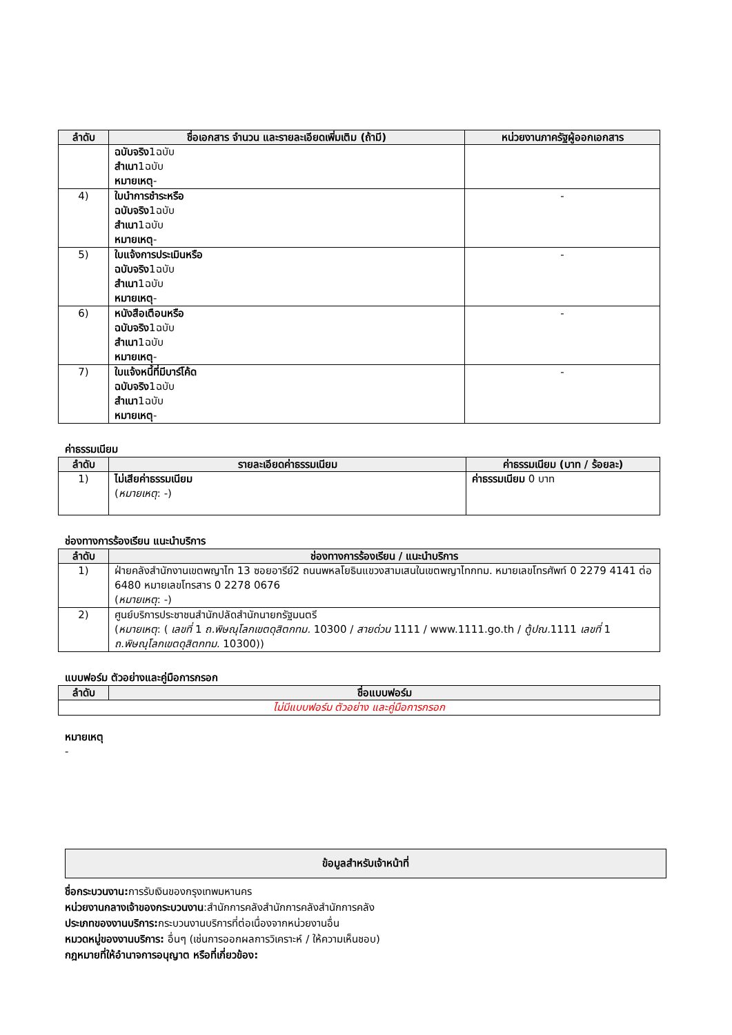| ลำดับ | ชื่อเอกสาร จำนวน และรายละเอียดเพิ่มเติม (ถ้ามี) | หน่วยงานภาครัฐผู้ออกเอกสาร |
| --- | --- | --- |
| | ฉบับจริง 1ฉบับ สำเนา 1ฉบับ หมายเหตุ - | |
| 4) | ใบนำการชำระหรือ ฉบับจริง 1ฉบับ สำเนา 1ฉบับ หมายเหตุ - | - |
| 5) | ใบแจ้งการประเมินหรือ ฉบับจริง 1ฉบับ สำเนา 1ฉบับ หมายเหตุ - | - |
| 6) | หนังสือเตือนหรือ ฉบับจริง 1ฉบับ สำเนา 1ฉบับ หมายเหตุ - | - |
| 7) | ใบแจ้งหนี้ที่มีบาร์โค้ด ฉบับจริง 1ฉบับ สำเนา 1ฉบับ หมายเหตุ - | - |
ค่าธรรมเนียม
| ลำดับ | รายละเอียดค่าธรรมเนียม | ค่าธรรมเนียม (บาท / ร้อยละ) |
| --- | --- | --- |
| 1) | ไม่เสียค่าธรรมเนียม ( หมายเหตุ : -) | ค่าธรรมเนียม 0 บาท |
ช่องทางการร้องเรียน แนะนำบริการ
| ลำดับ | ช่องทางการร้องเรียน / แนะนำบริการ |
| --- | --- |
| 1) | ฝ่ายคลังสำนักงานเขตพญาไท 13 ซอยอารีย์2 ถนนพหลโยธินแขวงสามเสนในเขตพญาไทกทม. หมายเลขโทรศัพท์ 0 2279 4141 ต่อ 6480 หมายเลขโทรสาร 0 2278 0676 ( หมายเหตุ : -) |
| 2) | ศูนย์บริการประชาชนสำนักปลัดสำนักนายกรัฐมนตรี ( หมายเหตุ : ( เลขที่ 1 ถ.พิษณุโลกเขตดุสิตกทม. 10300 / สายด่วน 1111 / www.1111.go.th / ตู้ปณ. 1111 เลขที่ 1 ถ.พิษณุโลกเขตดุสิตกทม. 10300)) |
แบบฟอร์ม ตัวอย่างและคู่มือการกรอก
| ลำดับ | ชื่อแบบฟอร์ม |
| --- | --- |
| ไม่มีแบบฟอร์ม ตัวอย่าง และคู่มือการกรอก | |
หมายเหตุ
-
ข้อมูลสำหรับเจ้าหน้าที่
ชื่อกระบวนงาน: การรับเงินของกรุงเทพมหานคร
หน่วยงานกลางเจ้าของกระบวนงาน:สำนักการคลังสำนักการคลังสำนักการคลัง
ประเภทของงานบริการ: กระบวนงานบริการที่ต่อเนื่องจากหน่วยงานอื่น
หมวดหมู่ของงานบริการ: อื่นๆ (เช่นการออกผลการวิเคราะห์ / ให้ความเห็นชอบ)
กฎหมายที่ให้อำนาจการอนุญาต หรือที่เกี่ยวข้อง: